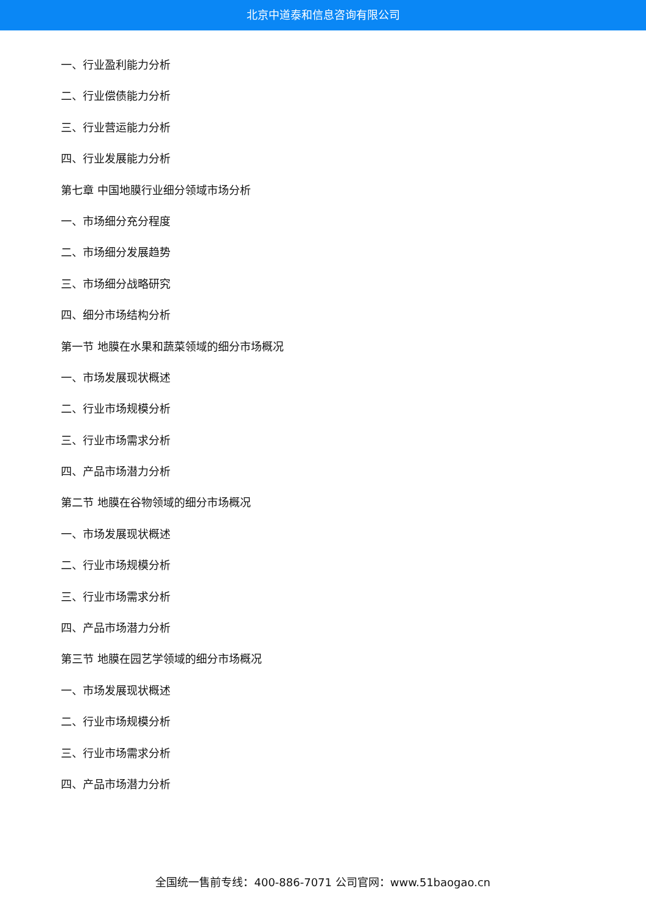北京中道泰和信息咨询有限公司
一、行业盈利能力分析
二、行业偿债能力分析
三、行业营运能力分析
四、行业发展能力分析
第七章 中国地膜行业细分领域市场分析
一、市场细分充分程度
二、市场细分发展趋势
三、市场细分战略研究
四、细分市场结构分析
第一节 地膜在水果和蔬菜领域的细分市场概况
一、市场发展现状概述
二、行业市场规模分析
三、行业市场需求分析
四、产品市场潜力分析
第二节 地膜在谷物领域的细分市场概况
一、市场发展现状概述
二、行业市场规模分析
三、行业市场需求分析
四、产品市场潜力分析
第三节 地膜在园艺学领域的细分市场概况
一、市场发展现状概述
二、行业市场规模分析
三、行业市场需求分析
四、产品市场潜力分析
全国统一售前专线：400-886-7071 公司官网：www.51baogao.cn